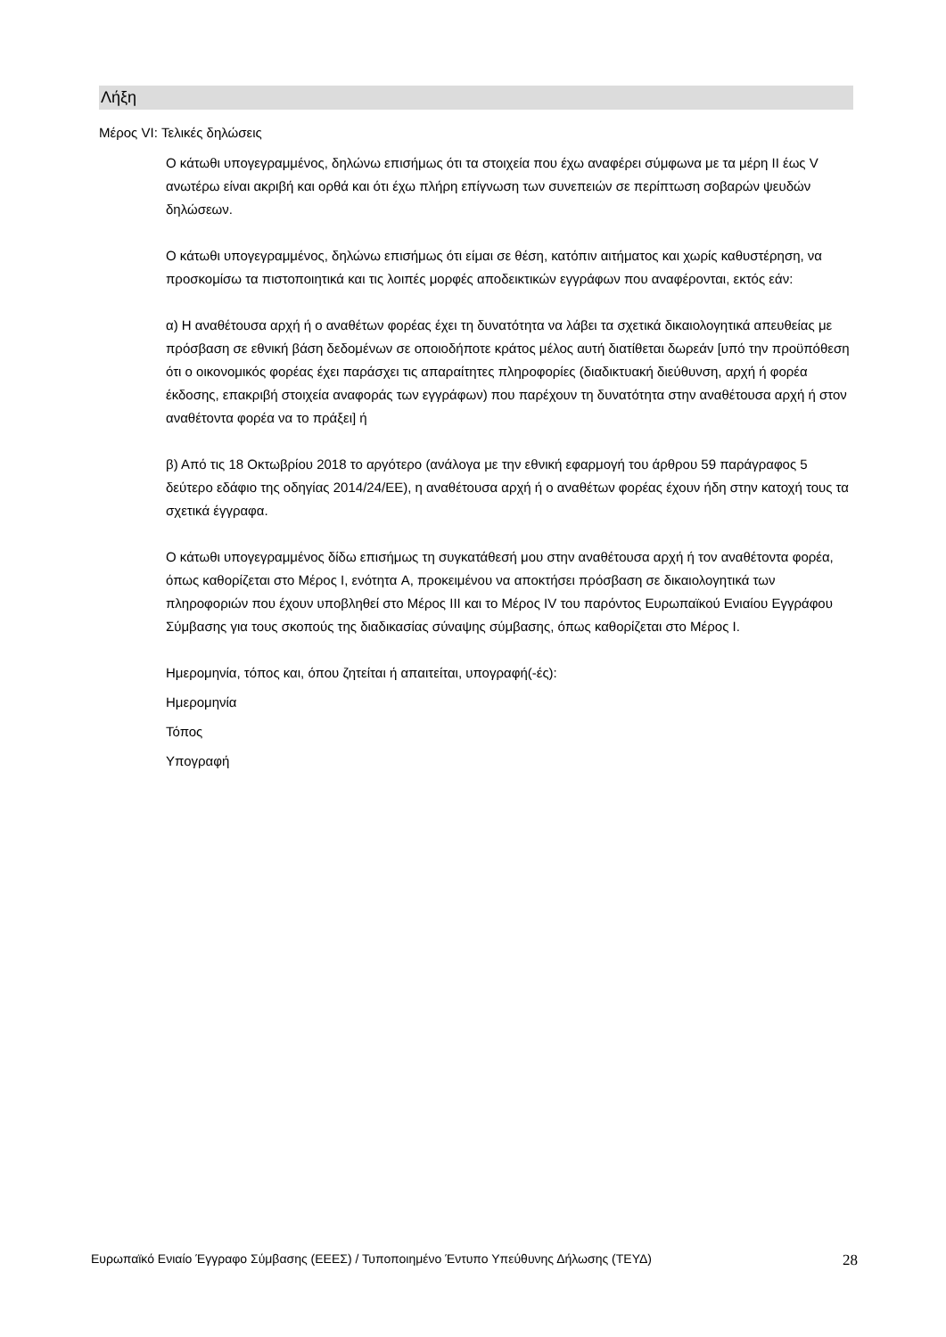Λήξη
Μέρος VI: Τελικές δηλώσεις
Ο κάτωθι υπογεγραμμένος, δηλώνω επισήμως ότι τα στοιχεία που έχω αναφέρει σύμφωνα με τα μέρη II έως V ανωτέρω είναι ακριβή και ορθά και ότι έχω πλήρη επίγνωση των συνεπειών σε περίπτωση σοβαρών ψευδών δηλώσεων.
Ο κάτωθι υπογεγραμμένος, δηλώνω επισήμως ότι είμαι σε θέση, κατόπιν αιτήματος και χωρίς καθυστέρηση, να προσκομίσω τα πιστοποιητικά και τις λοιπές μορφές αποδεικτικών εγγράφων που αναφέρονται, εκτός εάν:
α) Η αναθέτουσα αρχή ή ο αναθέτων φορέας έχει τη δυνατότητα να λάβει τα σχετικά δικαιολογητικά απευθείας με πρόσβαση σε εθνική βάση δεδομένων σε οποιοδήποτε κράτος μέλος αυτή διατίθεται δωρεάν [υπό την προϋπόθεση ότι ο οικονομικός φορέας έχει παράσχει τις απαραίτητες πληροφορίες (διαδικτυακή διεύθυνση, αρχή ή φορέα έκδοσης, επακριβή στοιχεία αναφοράς των εγγράφων) που παρέχουν τη δυνατότητα στην αναθέτουσα αρχή ή στον αναθέτοντα φορέα να το πράξει] ή
β) Από τις 18 Οκτωβρίου 2018 το αργότερο (ανάλογα με την εθνική εφαρμογή του άρθρου 59 παράγραφος 5 δεύτερο εδάφιο της οδηγίας 2014/24/ΕΕ), η αναθέτουσα αρχή ή ο αναθέτων φορέας έχουν ήδη στην κατοχή τους τα σχετικά έγγραφα.
Ο κάτωθι υπογεγραμμένος δίδω επισήμως τη συγκατάθεσή μου στην αναθέτουσα αρχή ή τον αναθέτοντα φορέα, όπως καθορίζεται στο Μέρος I, ενότητα A, προκειμένου να αποκτήσει πρόσβαση σε δικαιολογητικά των πληροφοριών που έχουν υποβληθεί στο Μέρος III και το Μέρος IV του παρόντος Ευρωπαϊκού Ενιαίου Εγγράφου Σύμβασης για τους σκοπούς της διαδικασίας σύναψης σύμβασης, όπως καθορίζεται στο Μέρος I.
Ημερομηνία, τόπος και, όπου ζητείται ή απαιτείται, υπογραφή(-ές):
Ημερομηνία
Τόπος
Υπογραφή
Ευρωπαϊκό Ενιαίο Έγγραφο Σύμβασης (ΕΕΕΣ) / Τυποποιημένο Έντυπο Υπεύθυνης Δήλωσης (ΤΕΥΔ) 28